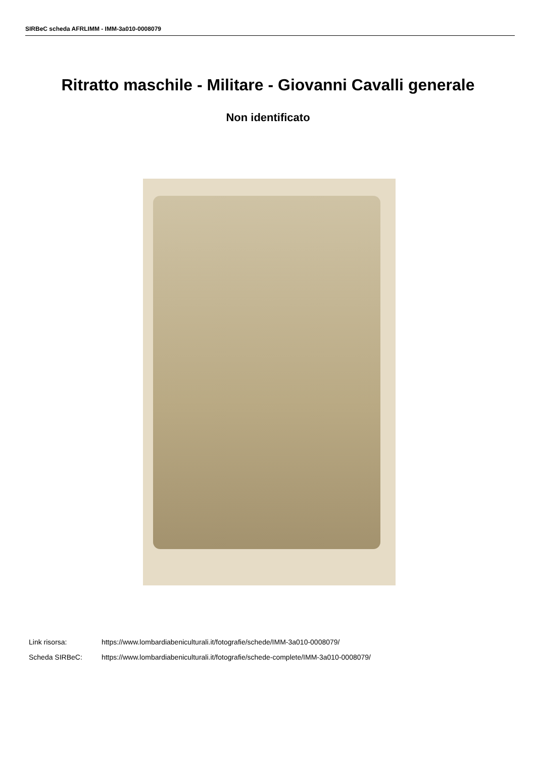SIRBeC scheda AFRLIMM - IMM-3a010-0008079
Ritratto maschile - Militare - Giovanni Cavalli generale
Non identificato
Link risorsa: https://www.lombardiabeniculturali.it/fotografie/schede/IMM-3a010-0008079/
Scheda SIRBeC: https://www.lombardiabeniculturali.it/fotografie/schede-complete/IMM-3a010-0008079/